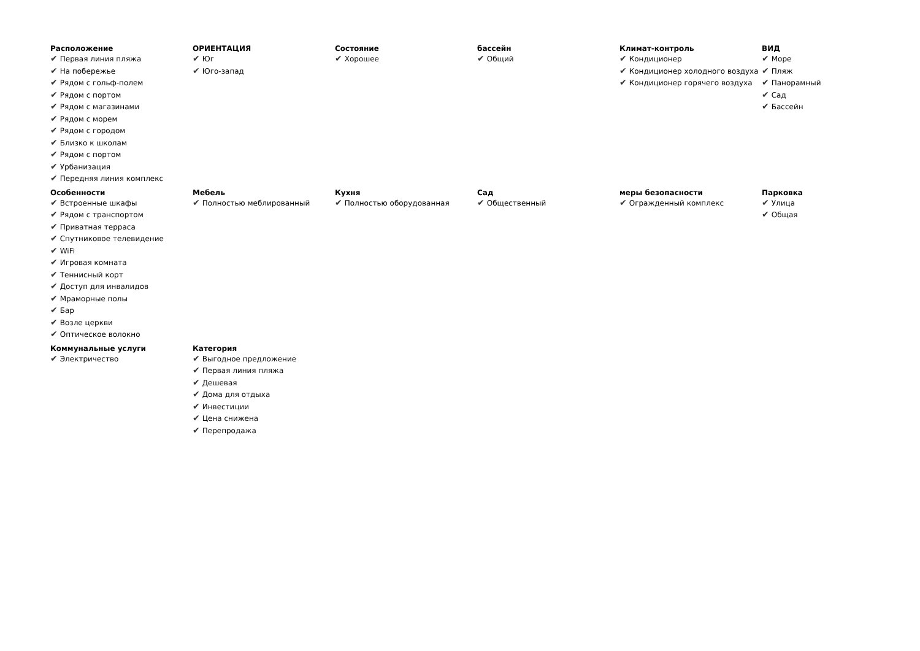Расположение
✔ Первая линия пляжа
✔ На побережье
✔ Рядом с гольф-полем
✔ Рядом с портом
✔ Рядом с магазинами
✔ Рядом с морем
✔ Рядом с городом
✔ Близко к школам
✔ Рядом с портом
✔ Урбанизация
✔ Передняя линия комплекс
ОРИЕНТАЦИЯ
✔ Юг
✔ Юго-запад
Состояние
✔ Хорошее
бассейн
✔ Общий
Климат-контроль
✔ Кондиционер
✔ Кондиционер холодного воздуха
✔ Кондиционер горячего воздуха
ВИД
✔ Море
✔ Пляж
✔ Панорамный
✔ Сад
✔ Бассейн
Особенности
✔ Встроенные шкафы
✔ Рядом с транспортом
✔ Приватная терраса
✔ Спутниковое телевидение
✔ WiFi
✔ Игровая комната
✔ Теннисный корт
✔ Доступ для инвалидов
✔ Мраморные полы
✔ Бар
✔ Возле церкви
✔ Оптическое волокно
Мебель
✔ Полностью меблированный
Кухня
✔ Полностью оборудованная
Сад
✔ Общественный
меры безопасности
✔ Огражденный комплекс
Парковка
✔ Улица
✔ Общая
Коммунальные услуги
✔ Электричество
Категория
✔ Выгодное предложение
✔ Первая линия пляжа
✔ Дешевая
✔ Дома для отдыха
✔ Инвестиции
✔ Цена снижена
✔ Перепродажа